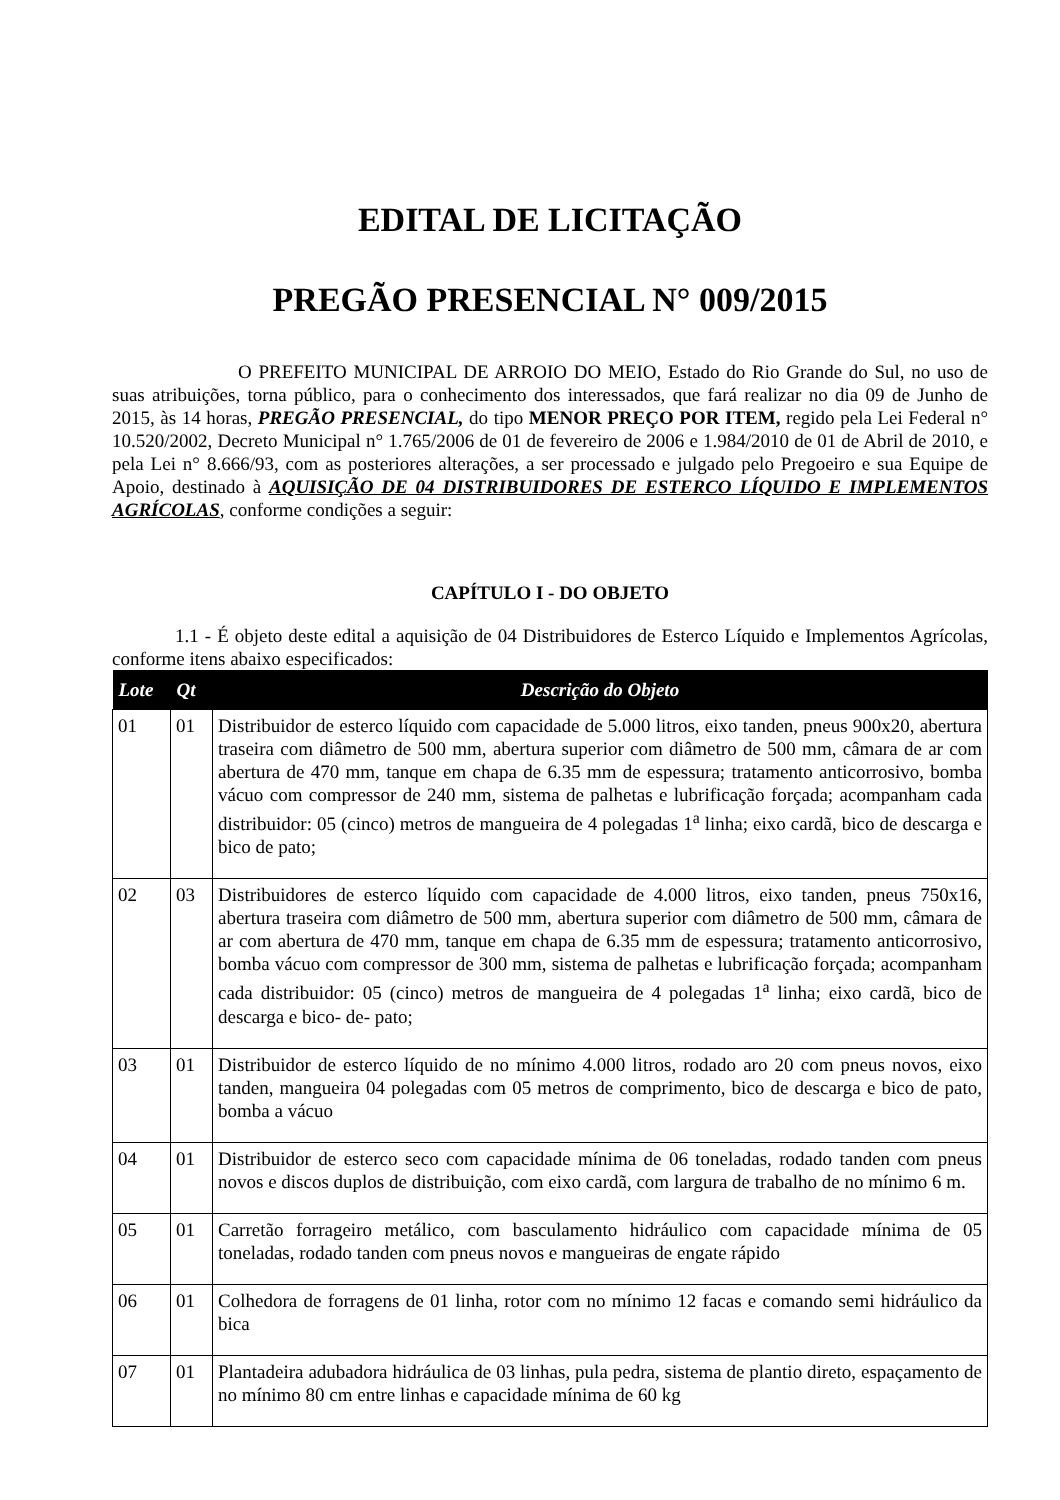EDITAL DE LICITAÇÃO
PREGÃO PRESENCIAL N° 009/2015
O PREFEITO MUNICIPAL DE ARROIO DO MEIO, Estado do Rio Grande do Sul, no uso de suas atribuições, torna público, para o conhecimento dos interessados, que fará realizar no dia 09 de Junho de 2015, às 14 horas, PREGÃO PRESENCIAL, do tipo MENOR PREÇO POR ITEM, regido pela Lei Federal n° 10.520/2002, Decreto Municipal n° 1.765/2006 de 01 de fevereiro de 2006 e 1.984/2010 de 01 de Abril de 2010, e pela Lei n° 8.666/93, com as posteriores alterações, a ser processado e julgado pelo Pregoeiro e sua Equipe de Apoio, destinado à AQUISIÇÃO DE 04 DISTRIBUIDORES DE ESTERCO LÍQUIDO E IMPLEMENTOS AGRÍCOLAS, conforme condições a seguir:
CAPÍTULO I - DO OBJETO
1.1 - É objeto deste edital a aquisição de 04 Distribuidores de Esterco Líquido e Implementos Agrícolas, conforme itens abaixo especificados:
| Lote | Qt | Descrição do Objeto |
| --- | --- | --- |
| 01 | 01 | Distribuidor de esterco líquido com capacidade de 5.000 litros, eixo tanden, pneus 900x20, abertura traseira com diâmetro de 500 mm, abertura superior com diâmetro de 500 mm, câmara de ar com abertura de 470 mm, tanque em chapa de 6.35 mm de espessura; tratamento anticorrosivo, bomba vácuo com compressor de 240 mm, sistema de palhetas e lubrificação forçada; acompanham cada distribuidor: 05 (cinco) metros de mangueira de 4 polegadas 1<sup>a</sup> linha; eixo cardã, bico de descarga e bico de pato; |
| 02 | 03 | Distribuidores de esterco líquido com capacidade de 4.000 litros, eixo tanden, pneus 750x16, abertura traseira com diâmetro de 500 mm, abertura superior com diâmetro de 500 mm, câmara de ar com abertura de 470 mm, tanque em chapa de 6.35 mm de espessura; tratamento anticorrosivo, bomba vácuo com compressor de 300 mm, sistema de palhetas e lubrificação forçada; acompanham cada distribuidor: 05 (cinco) metros de mangueira de 4 polegadas 1<sup>a</sup> linha; eixo cardã, bico de descarga e bico- de- pato; |
| 03 | 01 | Distribuidor de esterco líquido de no mínimo 4.000 litros, rodado aro 20 com pneus novos, eixo tanden, mangueira 04 polegadas com 05 metros de comprimento, bico de descarga e bico de pato, bomba a vácuo |
| 04 | 01 | Distribuidor de esterco seco com capacidade mínima de 06 toneladas, rodado tanden com pneus novos e discos duplos de distribuição, com eixo cardã, com largura de trabalho de no mínimo 6 m. |
| 05 | 01 | Carretão forrageiro metálico, com basculamento hidráulico com capacidade mínima de 05 toneladas, rodado tanden com pneus novos e mangueiras de engate rápido |
| 06 | 01 | Colhedora de forragens de 01 linha, rotor com no mínimo 12 facas e comando semi hidráulico da bica |
| 07 | 01 | Plantadeira adubadora hidráulica de 03 linhas, pula pedra, sistema de plantio direto, espaçamento de no mínimo 80 cm entre linhas e capacidade mínima de 60 kg |